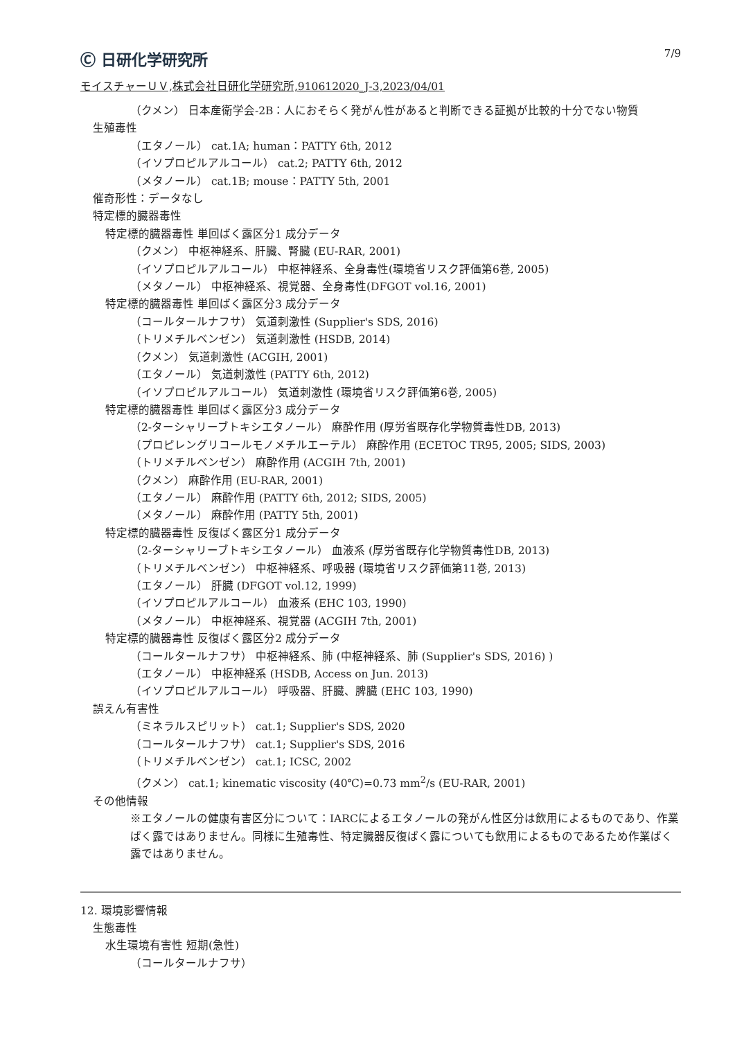Ⓒ 日研化学研究所
7/9
モイスチャーＵＶ,株式会社日研化学研究所,910612020_J-3,2023/04/01
（クメン） 日本産衛学会-2B：人におそらく発がん性があると判断できる証拠が比較的十分でない物質
生殖毒性
（エタノール） cat.1A; human：PATTY 6th, 2012
（イソプロピルアルコール） cat.2; PATTY 6th, 2012
（メタノール） cat.1B; mouse：PATTY 5th, 2001
催奇形性：データなし
特定標的臓器毒性
特定標的臓器毒性 単回ばく露区分1 成分データ
（クメン） 中枢神経系、肝臓、腎臓 (EU-RAR, 2001)
（イソプロピルアルコール） 中枢神経系、全身毒性(環境省リスク評価第6巻, 2005)
（メタノール） 中枢神経系、視覚器、全身毒性(DFGOT vol.16, 2001)
特定標的臓器毒性 単回ばく露区分3 成分データ
（コールタールナフサ） 気道刺激性 (Supplier's SDS, 2016)
（トリメチルベンゼン） 気道刺激性 (HSDB, 2014)
（クメン） 気道刺激性 (ACGIH, 2001)
（エタノール） 気道刺激性 (PATTY 6th, 2012)
（イソプロピルアルコール） 気道刺激性 (環境省リスク評価第6巻, 2005)
特定標的臓器毒性 単回ばく露区分3 成分データ
（2-ターシャリーブトキシエタノール） 麻酔作用 (厚労省既存化学物質毒性DB, 2013)
（プロピレングリコールモノメチルエーテル） 麻酔作用 (ECETOC TR95, 2005; SIDS, 2003)
（トリメチルベンゼン） 麻酔作用 (ACGIH 7th, 2001)
（クメン） 麻酔作用 (EU-RAR, 2001)
（エタノール） 麻酔作用 (PATTY 6th, 2012; SIDS, 2005)
（メタノール） 麻酔作用 (PATTY 5th, 2001)
特定標的臓器毒性 反復ばく露区分1 成分データ
（2-ターシャリーブトキシエタノール） 血液系 (厚労省既存化学物質毒性DB, 2013)
（トリメチルベンゼン） 中枢神経系、呼吸器 (環境省リスク評価第11巻, 2013)
（エタノール） 肝臓 (DFGOT vol.12, 1999)
（イソプロピルアルコール） 血液系 (EHC 103, 1990)
（メタノール） 中枢神経系、視覚器 (ACGIH 7th, 2001)
特定標的臓器毒性 反復ばく露区分2 成分データ
（コールタールナフサ） 中枢神経系、肺 (中枢神経系、肺 (Supplier's SDS, 2016) )
（エタノール） 中枢神経系 (HSDB, Access on Jun. 2013)
（イソプロピルアルコール） 呼吸器、肝臓、脾臓 (EHC 103, 1990)
誤えん有害性
（ミネラルスピリット） cat.1; Supplier's SDS, 2020
（コールタールナフサ） cat.1; Supplier's SDS, 2016
（トリメチルベンゼン） cat.1; ICSC, 2002
（クメン） cat.1; kinematic viscosity (40℃)=0.73 mm<sup>2</sup>/s (EU-RAR, 2001)
その他情報
※エタノールの健康有害区分について：IARCによるエタノールの発がん性区分は飲用によるものであり、作業ばく露ではありません。同様に生殖毒性、特定臓器反復ばく露についても飲用によるものであるため作業ばく露ではありません。
12. 環境影響情報
生態毒性
水生環境有害性 短期(急性)
（コールタールナフサ）